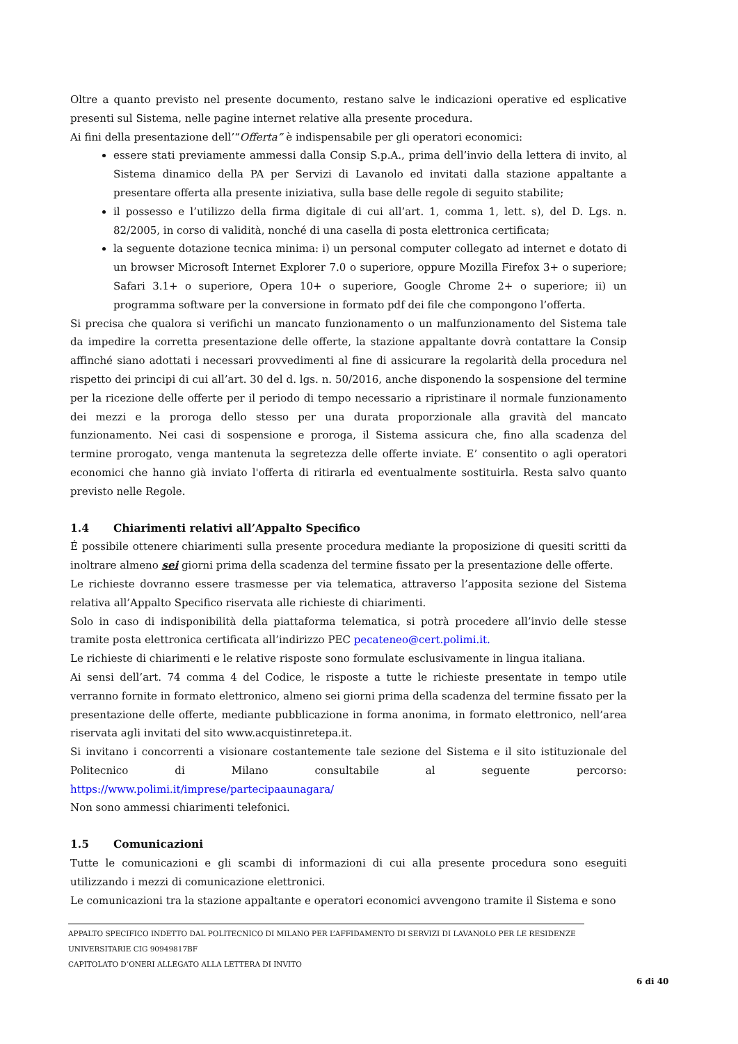Oltre a quanto previsto nel presente documento, restano salve le indicazioni operative ed esplicative presenti sul Sistema, nelle pagine internet relative alla presente procedura.
Ai fini della presentazione dell’“Offerta” è indispensabile per gli operatori economici:
essere stati previamente ammessi dalla Consip S.p.A., prima dell’invio della lettera di invito, al Sistema dinamico della PA per Servizi di Lavanolo ed invitati dalla stazione appaltante a presentare offerta alla presente iniziativa, sulla base delle regole di seguito stabilite;
il possesso e l’utilizzo della firma digitale di cui all’art. 1, comma 1, lett. s), del D. Lgs. n. 82/2005, in corso di validità, nonché di una casella di posta elettronica certificata;
la seguente dotazione tecnica minima: i) un personal computer collegato ad internet e dotato di un browser Microsoft Internet Explorer 7.0 o superiore, oppure Mozilla Firefox 3+ o superiore; Safari 3.1+ o superiore, Opera 10+ o superiore, Google Chrome 2+ o superiore; ii) un programma software per la conversione in formato pdf dei file che compongono l’offerta.
Si precisa che qualora si verifichi un mancato funzionamento o un malfunzionamento del Sistema tale da impedire la corretta presentazione delle offerte, la stazione appaltante dovrà contattare la Consip affinché siano adottati i necessari provvedimenti al fine di assicurare la regolarità della procedura nel rispetto dei principi di cui all’art. 30 del d. lgs. n. 50/2016, anche disponendo la sospensione del termine per la ricezione delle offerte per il periodo di tempo necessario a ripristinare il normale funzionamento dei mezzi e la proroga dello stesso per una durata proporzionale alla gravità del mancato funzionamento. Nei casi di sospensione e proroga, il Sistema assicura che, fino alla scadenza del termine prorogato, venga mantenuta la segretezza delle offerte inviate. E’ consentito o agli operatori economici che hanno già inviato l'offerta di ritirarla ed eventualmente sostituirla. Resta salvo quanto previsto nelle Regole.
1.4 Chiarimenti relativi all’Appalto Specifico
É possibile ottenere chiarimenti sulla presente procedura mediante la proposizione di quesiti scritti da inoltrare almeno sei giorni prima della scadenza del termine fissato per la presentazione delle offerte.
Le richieste dovranno essere trasmesse per via telematica, attraverso l’apposita sezione del Sistema relativa all’Appalto Specifico riservata alle richieste di chiarimenti.
Solo in caso di indisponibilità della piattaforma telematica, si potrà procedere all’invio delle stesse tramite posta elettronica certificata all’indirizzo PEC pecateneo@cert.polimi.it.
Le richieste di chiarimenti e le relative risposte sono formulate esclusivamente in lingua italiana.
Ai sensi dell’art. 74 comma 4 del Codice, le risposte a tutte le richieste presentate in tempo utile verranno fornite in formato elettronico, almeno sei giorni prima della scadenza del termine fissato per la presentazione delle offerte, mediante pubblicazione in forma anonima, in formato elettronico, nell’area riservata agli invitati del sito www.acquistinretepa.it.
Si invitano i concorrenti a visionare costantemente tale sezione del Sistema e il sito istituzionale del Politecnico di Milano consultabile al seguente percorso: https://www.polimi.it/imprese/partecipaaunagara/
Non sono ammessi chiarimenti telefonici.
1.5 Comunicazioni
Tutte le comunicazioni e gli scambi di informazioni di cui alla presente procedura sono eseguiti utilizzando i mezzi di comunicazione elettronici.
Le comunicazioni tra la stazione appaltante e operatori economici avvengono tramite il Sistema e sono
APPALTO SPECIFICO INDETTO DAL POLITECNICO DI MILANO PER L’AFFIDAMENTO DI SERVIZI DI LAVANOLO PER LE RESIDENZE UNIVERSITARIE CIG 90949817BF
CAPITOLATO D’ONERI ALLEGATO ALLA LETTERA DI INVITO
6 di 40